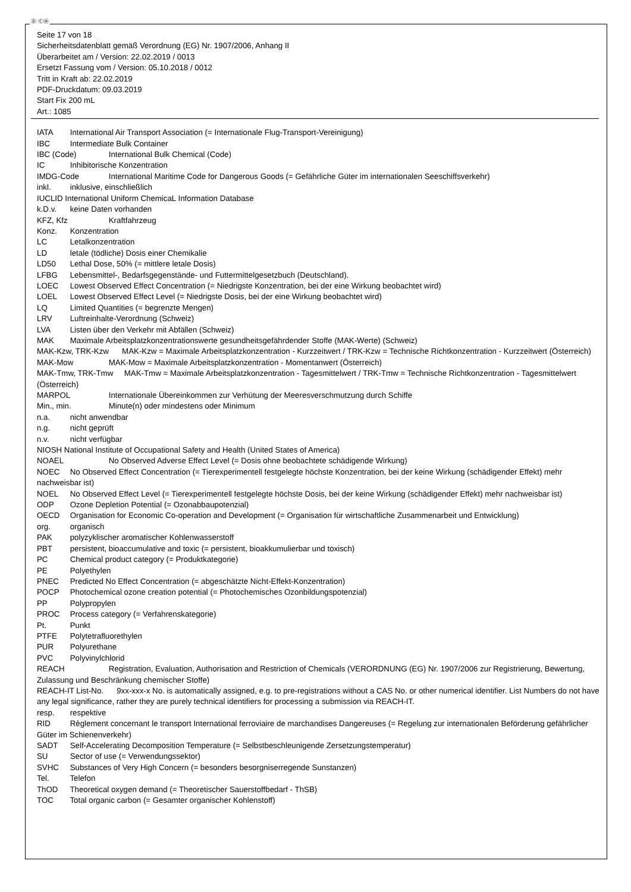Ⓓ ⒸⒽ
Seite 17 von 18
Sicherheitsdatenblatt gemäß Verordnung (EG) Nr. 1907/2006, Anhang II
Überarbeitet am / Version: 22.02.2019 / 0013
Ersetzt Fassung vom / Version: 05.10.2018 / 0012
Tritt in Kraft ab: 22.02.2019
PDF-Druckdatum: 09.03.2019
Start Fix 200 mL
Art.: 1085
IATA International Air Transport Association (= Internationale Flug-Transport-Vereinigung)
IBC Intermediate Bulk Container
IBC (Code) International Bulk Chemical (Code)
IC Inhibitorische Konzentration
IMDG-Code International Maritime Code for Dangerous Goods (= Gefährliche Güter im internationalen Seeschiffsverkehr)
inkl. inklusive, einschließlich
IUCLID International Uniform ChemicaL Information Database
k.D.v. keine Daten vorhanden
KFZ, Kfz Kraftfahrzeug
Konz. Konzentration
LC Letalkonzentration
LD letale (tödliche) Dosis einer Chemikalie
LD50 Lethal Dose, 50% (= mittlere letale Dosis)
LFBG Lebensmittel-, Bedarfsgegenstände- und Futtermittelgesetzbuch (Deutschland).
LOEC Lowest Observed Effect Concentration (= Niedrigste Konzentration, bei der eine Wirkung beobachtet wird)
LOEL Lowest Observed Effect Level (= Niedrigste Dosis, bei der eine Wirkung beobachtet wird)
LQ Limited Quantities (= begrenzte Mengen)
LRV Luftreinhalte-Verordnung (Schweiz)
LVA Listen über den Verkehr mit Abfällen (Schweiz)
MAK Maximale Arbeitsplatzkonzentrationswerte gesundheitsgefährdender Stoffe (MAK-Werte) (Schweiz)
MAK-Kzw, TRK-Kzw MAK-Kzw = Maximale Arbeitsplatzkonzentration - Kurzzeitwert / TRK-Kzw = Technische Richtkonzentration - Kurzzeitwert (Österreich)
MAK-Mow MAK-Mow = Maximale Arbeitsplatzkonzentration - Momentanwert (Österreich)
MAK-Tmw, TRK-Tmw MAK-Tmw = Maximale Arbeitsplatzkonzentration - Tagesmittelwert / TRK-Tmw = Technische Richtkonzentration - Tagesmittelwert (Österreich)
MARPOL Internationale Übereinkommen zur Verhütung der Meeresverschmutzung durch Schiffe
Min., min. Minute(n) oder mindestens oder Minimum
n.a. nicht anwendbar
n.g. nicht geprüft
n.v. nicht verfügbar
NIOSH National Institute of Occupational Safety and Health (United States of America)
NOAEL No Observed Adverse Effect Level (= Dosis ohne beobachtete schädigende Wirkung)
NOEC No Observed Effect Concentration (= Tierexperimentell festgelegte höchste Konzentration, bei der keine Wirkung (schädigender Effekt) mehr nachweisbar ist)
NOEL No Observed Effect Level (= Tierexperimentell festgelegte höchste Dosis, bei der keine Wirkung (schädigender Effekt) mehr nachweisbar ist)
ODP Ozone Depletion Potential (= Ozonabbaupotenzial)
OECD Organisation for Economic Co-operation and Development (= Organisation für wirtschaftliche Zusammenarbeit und Entwicklung)
org. organisch
PAK polyzyklischer aromatischer Kohlenwasserstoff
PBT persistent, bioaccumulative and toxic (= persistent, bioakkumulierbar und toxisch)
PC Chemical product category (= Produktkategorie)
PE Polyethylen
PNEC Predicted No Effect Concentration (= abgeschätzte Nicht-Effekt-Konzentration)
POCP Photochemical ozone creation potential (= Photochemisches Ozonbildungspotenzial)
PP Polypropylen
PROC Process category (= Verfahrenskategorie)
Pt. Punkt
PTFE Polytetrafluorethylen
PUR Polyurethane
PVC Polyvinylchlorid
REACH Registration, Evaluation, Authorisation and Restriction of Chemicals (VERORDNUNG (EG) Nr. 1907/2006 zur Registrierung, Bewertung, Zulassung und Beschränkung chemischer Stoffe)
REACH-IT List-No. 9xx-xxx-x No. is automatically assigned, e.g. to pre-registrations without a CAS No. or other numerical identifier. List Numbers do not have any legal significance, rather they are purely technical identifiers for processing a submission via REACH-IT.
resp. respektive
RID Règlement concernant le transport International ferroviaire de marchandises Dangereuses (= Regelung zur internationalen Beförderung gefährlicher Güter im Schienenverkehr)
SADT Self-Accelerating Decomposition Temperature (= Selbstbeschleunigende Zersetzungstemperatur)
SU Sector of use (= Verwendungssektor)
SVHC Substances of Very High Concern (= besonders besorgniserregende Sunstanzen)
Tel. Telefon
ThOD Theoretical oxygen demand (= Theoretischer Sauerstoffbedarf - ThSB)
TOC Total organic carbon (= Gesamter organischer Kohlenstoff)